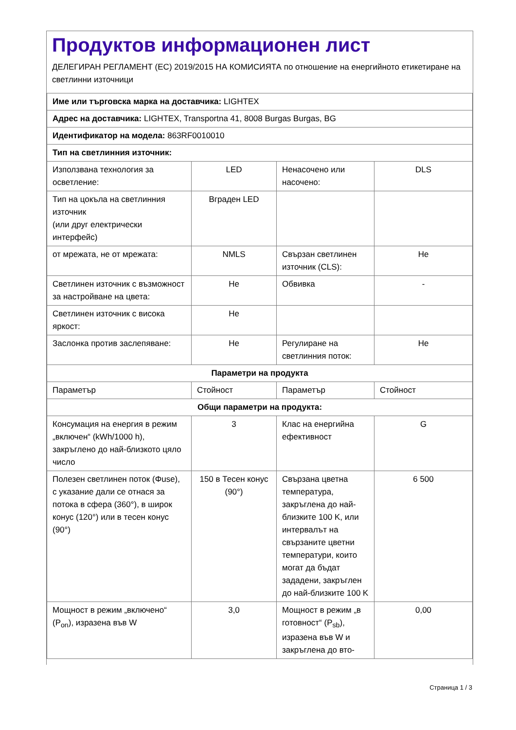Продуктов информационен лист
ДЕЛЕГИРАН РЕГЛАМЕНТ (ЕС) 2019/2015 НА КОМИСИЯТА по отношение на енергийното етикетиране на светлинни източници
| Име или търговска марка на доставчика: LIGHTEX | | | |
| Адрес на доставчика: LIGHTEX, Transportna 41, 8008 Burgas Burgas, BG | | | |
| Идентификатор на модела: 863RF0010010 | | | |
| Тип на светлинния източник: | | | |
| Използвана технология за осветление: | LED | Ненасочено или насочено: | DLS |
| Тип на цокъла на светлинния източник (или друг електрически интерфейс) | Вграден LED | | |
| от мрежата, не от мрежата: | NMLS | Свързан светлинен източник (CLS): | Не |
| Светлинен източник с възможност за настройване на цвета: | Не | Обвивка | - |
| Светлинен източник с висока яркост: | Не | | |
| Заслонка против заслепяване: | Не | Регулиране на светлинния поток: | Не |
| Параметри на продукта | | | |
| Параметър | Стойност | Параметър | Стойност |
| Общи параметри на продукта: | | | |
| Консумация на енергия в режим „включен“ (kWh/1000 h), закръглено до най-близкото цяло число | 3 | Клас на енергийна ефективност | G |
| Полезен светлинен поток (Φuse), с указание дали се отнася за потока в сфера (360°), в широк конус (120°) или в тесен конус (90°) | 150 в Тесен конус (90°) | Свързана цветна температура, закръглена до най-близките 100 K, или интервалът на свързаните цветни температури, които могат да бъдат зададени, закръглен до най-близките 100 K | 6 500 |
| Мощност в режим „включено“ (P<sub>on</sub>), изразена във W | 3,0 | Мощност в режим „в готовност“ (P<sub>sb</sub>), изразена във W и закръглена до вто- | 0,00 |
Страница 1 / 3